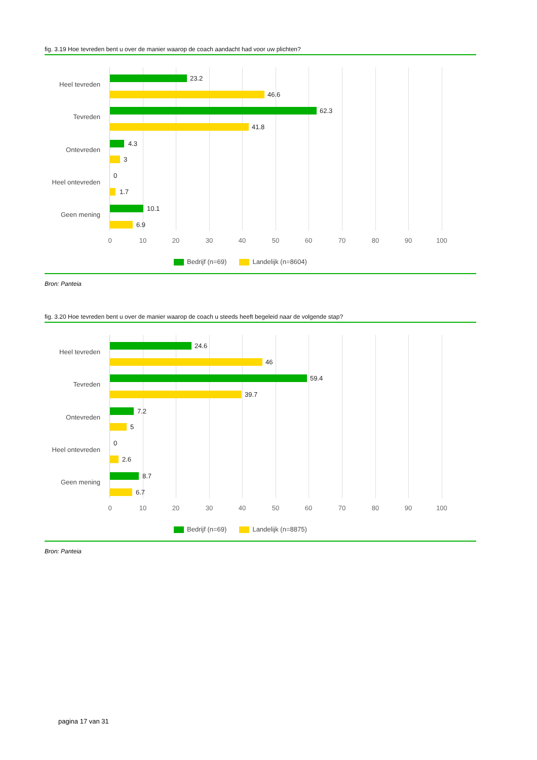fig. 3.19 Hoe tevreden bent u over de manier waarop de coach aandacht had voor uw plichten?
Heel tevreden
23.2
46.6
Tevreden
62.3
41.8
Ontevreden
4.3
3
Heel ontevreden
0
1.7
Geen mening
10.1
6.9
0 10 20 30 40 50 60 70 80 90 100
Bedrijf (n=69) Landelijk (n=8604)
Bron: Panteia
fig. 3.20 Hoe tevreden bent u over de manier waarop de coach u steeds heeft begeleid naar de volgende stap?
Heel tevreden
24.6
46
Tevreden
59.4
39.7
Ontevreden
7.2
5
Heel ontevreden
0
2.6
Geen mening
8.7
6.7
0 10 20 30 40 50 60 70 80 90 100
Bedrijf (n=69) Landelijk (n=8875)
Bron: Panteia
pagina 17 van 31